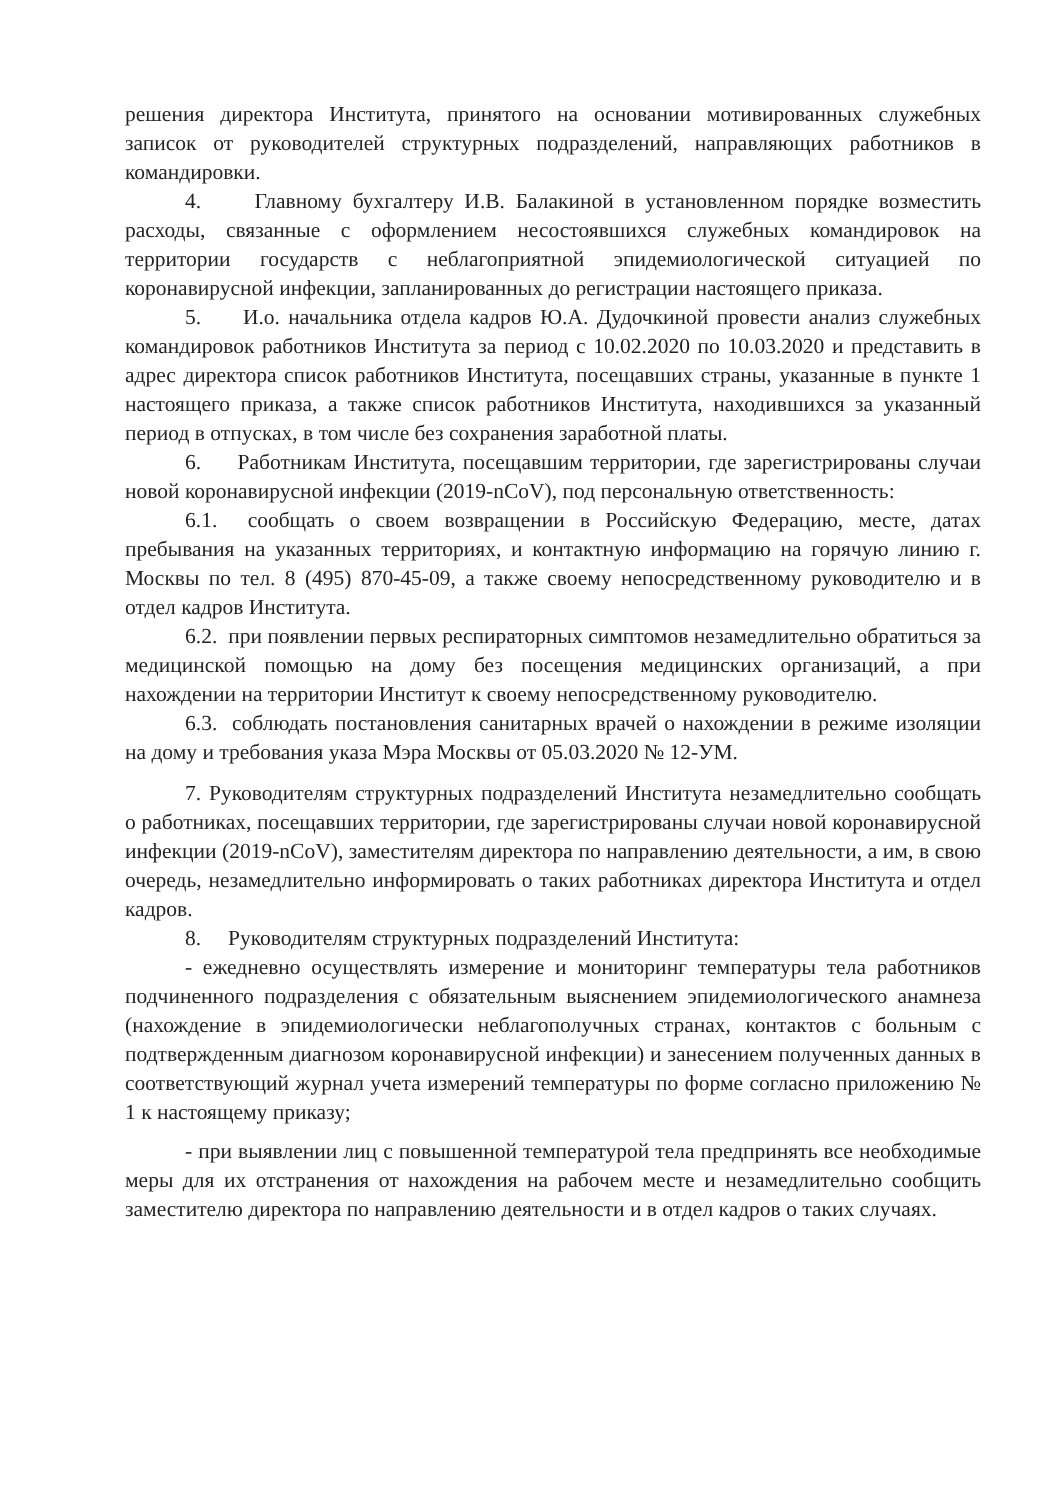решения директора Института, принятого на основании мотивированных служебных записок от руководителей структурных подразделений, направляющих работников в командировки.
4. Главному бухгалтеру И.В. Балакиной в установленном порядке возместить расходы, связанные с оформлением несостоявшихся служебных командировок на территории государств с неблагоприятной эпидемиологической ситуацией по коронавирусной инфекции, запланированных до регистрации настоящего приказа.
5. И.о. начальника отдела кадров Ю.А. Дудочкиной провести анализ служебных командировок работников Института за период с 10.02.2020 по 10.03.2020 и представить в адрес директора список работников Института, посещавших страны, указанные в пункте 1 настоящего приказа, а также список работников Института, находившихся за указанный период в отпусках, в том числе без сохранения заработной платы.
6. Работникам Института, посещавшим территории, где зарегистрированы случаи новой коронавирусной инфекции (2019-nCoV), под персональную ответственность:
6.1. сообщать о своем возвращении в Российскую Федерацию, месте, датах пребывания на указанных территориях, и контактную информацию на горячую линию г. Москвы по тел. 8 (495) 870-45-09, а также своему непосредственному руководителю и в отдел кадров Института.
6.2. при появлении первых респираторных симптомов незамедлительно обратиться за медицинской помощью на дому без посещения медицинских организаций, а при нахождении на территории Институт к своему непосредственному руководителю.
6.3. соблюдать постановления санитарных врачей о нахождении в режиме изоляции на дому и требования указа Мэра Москвы от 05.03.2020 № 12-УМ.
7. Руководителям структурных подразделений Института незамедлительно сообщать о работниках, посещавших территории, где зарегистрированы случаи новой коронавирусной инфекции (2019-nCoV), заместителям директора по направлению деятельности, а им, в свою очередь, незамедлительно информировать о таких работниках директора Института и отдел кадров.
8. Руководителям структурных подразделений Института:
- ежедневно осуществлять измерение и мониторинг температуры тела работников подчиненного подразделения с обязательным выяснением эпидемиологического анамнеза (нахождение в эпидемиологически неблагополучных странах, контактов с больным с подтвержденным диагнозом коронавирусной инфекции) и занесением полученных данных в соответствующий журнал учета измерений температуры по форме согласно приложению № 1 к настоящему приказу;
- при выявлении лиц с повышенной температурой тела предпринять все необходимые меры для их отстранения от нахождения на рабочем месте и незамедлительно сообщить заместителю директора по направлению деятельности и в отдел кадров о таких случаях.